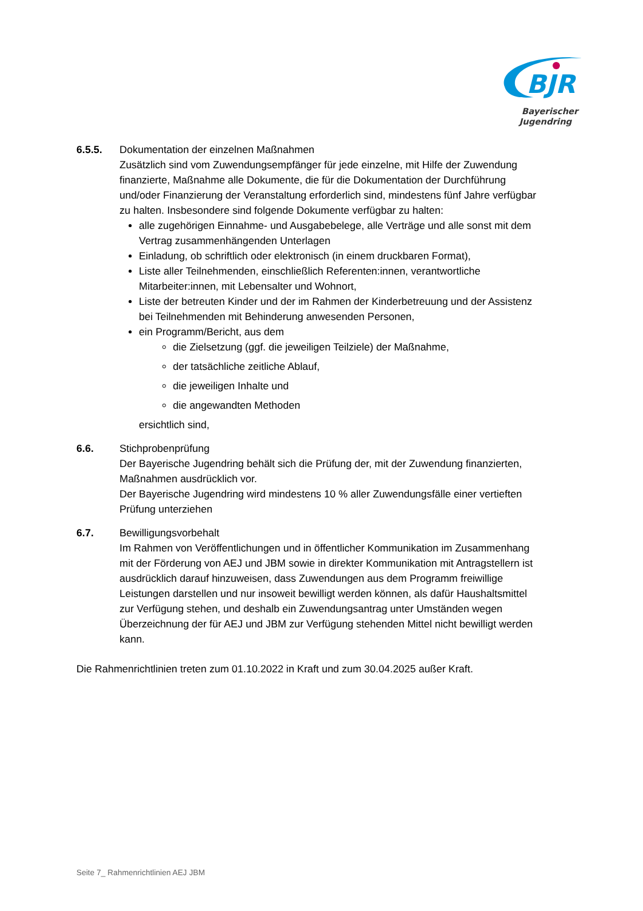BJR
Bayerischer
Jugendring
6.5.5. Dokumentation der einzelnen Maßnahmen
Zusätzlich sind vom Zuwendungsempfänger für jede einzelne, mit Hilfe der Zuwendung finanzierte, Maßnahme alle Dokumente, die für die Dokumentation der Durchführung und/oder Finanzierung der Veranstaltung erforderlich sind, mindestens fünf Jahre verfügbar zu halten. Insbesondere sind folgende Dokumente verfügbar zu halten:
alle zugehörigen Einnahme- und Ausgabebelege, alle Verträge und alle sonst mit dem Vertrag zusammenhängenden Unterlagen
Einladung, ob schriftlich oder elektronisch (in einem druckbaren Format),
Liste aller Teilnehmenden, einschließlich Referenten:innen, verantwortliche Mitarbeiter:innen, mit Lebensalter und Wohnort,
Liste der betreuten Kinder und der im Rahmen der Kinderbetreuung und der Assistenz bei Teilnehmenden mit Behinderung anwesenden Personen,
ein Programm/Bericht, aus dem
die Zielsetzung (ggf. die jeweiligen Teilziele) der Maßnahme,
der tatsächliche zeitliche Ablauf,
die jeweiligen Inhalte und
die angewandten Methoden
ersichtlich sind,
6.6. Stichprobenprüfung
Der Bayerische Jugendring behält sich die Prüfung der, mit der Zuwendung finanzierten, Maßnahmen ausdrücklich vor.
Der Bayerische Jugendring wird mindestens 10 % aller Zuwendungsfälle einer vertieften Prüfung unterziehen
6.7. Bewilligungsvorbehalt
Im Rahmen von Veröffentlichungen und in öffentlicher Kommunikation im Zusammenhang mit der Förderung von AEJ und JBM sowie in direkter Kommunikation mit Antragstellern ist ausdrücklich darauf hinzuweisen, dass Zuwendungen aus dem Programm freiwillige Leistungen darstellen und nur insoweit bewilligt werden können, als dafür Haushaltsmittel zur Verfügung stehen, und deshalb ein Zuwendungsantrag unter Umständen wegen Überzeichnung der für AEJ und JBM zur Verfügung stehenden Mittel nicht bewilligt werden kann.
Die Rahmenrichtlinien treten zum 01.10.2022 in Kraft und zum 30.04.2025 außer Kraft.
Seite 7_ Rahmenrichtlinien AEJ JBM